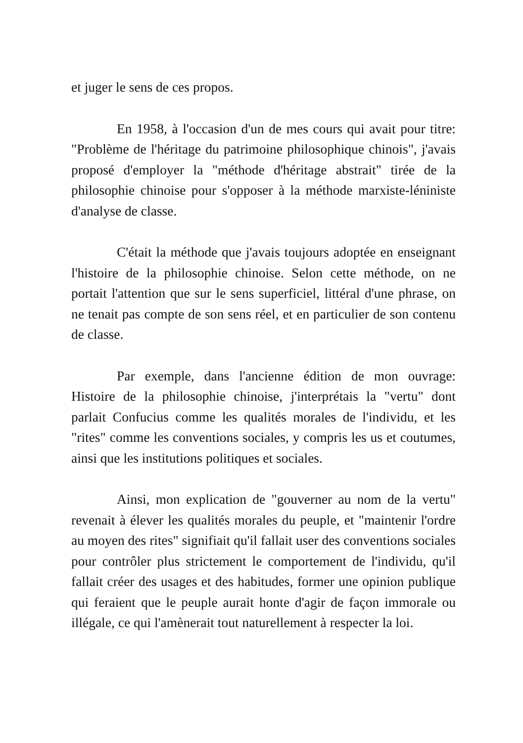et juger le sens de ces propos.
En 1958, à l'occasion d'un de mes cours qui avait pour titre: "Problème de l'héritage du patrimoine philosophique chinois", j'avais proposé d'employer la "méthode d'héritage abstrait" tirée de la philosophie chinoise pour s'opposer à la méthode marxiste-léniniste d'analyse de classe.
C'était la méthode que j'avais toujours adoptée en enseignant l'histoire de la philosophie chinoise. Selon cette méthode, on ne portait l'attention que sur le sens superficiel, littéral d'une phrase, on ne tenait pas compte de son sens réel, et en particulier de son contenu de classe.
Par exemple, dans l'ancienne édition de mon ouvrage: Histoire de la philosophie chinoise, j'interprétais la "vertu" dont parlait Confucius comme les qualités morales de l'individu, et les "rites" comme les conventions sociales, y compris les us et coutumes, ainsi que les institutions politiques et sociales.
Ainsi, mon explication de "gouverner au nom de la vertu" revenait à élever les qualités morales du peuple, et "maintenir l'ordre au moyen des rites" signifiait qu'il fallait user des conventions sociales pour contrôler plus strictement le comportement de l'individu, qu'il fallait créer des usages et des habitudes, former une opinion publique qui feraient que le peuple aurait honte d'agir de façon immorale ou illégale, ce qui l'amènerait tout naturellement à respecter la loi.